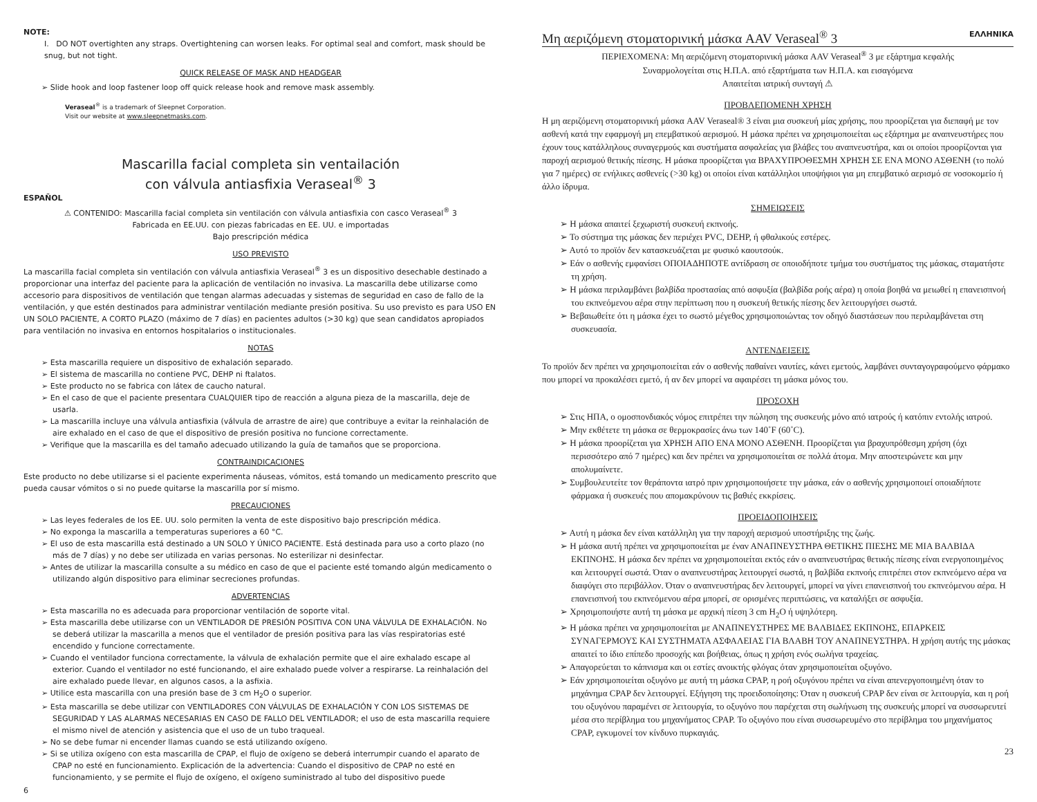NOTE:
I. DO NOT overtighten any straps. Overtightening can worsen leaks. For optimal seal and comfort, mask should be snug, but not tight.
QUICK RELEASE OF MASK AND HEADGEAR
➢ Slide hook and loop fastener loop off quick release hook and remove mask assembly.
Veraseal<sup>®</sup> is a trademark of Sleepnet Corporation.
Visit our website at www.sleepnetmasks.com.
Mascarilla facial completa sin ventailación
con válvula antiasfixia Veraseal<sup>®</sup> 3
ESPAÑOL
⚠ CONTENIDO: Mascarilla facial completa sin ventilación con válvula antiasfixia con casco Veraseal<sup>®</sup> 3
Fabricada en EE.UU. con piezas fabricadas en EE. UU. e importadas
Bajo prescripción médica
USO PREVISTO
La mascarilla facial completa sin ventilación con válvula antiasfixia Veraseal<sup>®</sup> 3 es un dispositivo desechable destinado a proporcionar una interfaz del paciente para la aplicación de ventilación no invasiva. La mascarilla debe utilizarse como accesorio para dispositivos de ventilación que tengan alarmas adecuadas y sistemas de seguridad en caso de fallo de la ventilación, y que estén destinados para administrar ventilación mediante presión positiva. Su uso previsto es para USO EN UN SOLO PACIENTE, A CORTO PLAZO (máximo de 7 días) en pacientes adultos (>30 kg) que sean candidatos apropiados para ventilación no invasiva en entornos hospitalarios o institucionales.
NOTAS
➢ Esta mascarilla requiere un dispositivo de exhalación separado.
➢ El sistema de mascarilla no contiene PVC, DEHP ni ftalatos.
➢ Este producto no se fabrica con látex de caucho natural.
➢ En el caso de que el paciente presentara CUALQUIER tipo de reacción a alguna pieza de la mascarilla, deje de usarla.
➢ La mascarilla incluye una válvula antiasfixia (válvula de arrastre de aire) que contribuye a evitar la reinhalación de aire exhalado en el caso de que el dispositivo de presión positiva no funcione correctamente.
➢ Verifique que la mascarilla es del tamaño adecuado utilizando la guía de tamaños que se proporciona.
CONTRAINDICACIONES
Este producto no debe utilizarse si el paciente experimenta náuseas, vómitos, está tomando un medicamento prescrito que pueda causar vómitos o si no puede quitarse la mascarilla por sí mismo.
PRECAUCIONES
➢ Las leyes federales de los EE. UU. solo permiten la venta de este dispositivo bajo prescripción médica.
➢ No exponga la mascarilla a temperaturas superiores a 60 °C.
➢ El uso de esta mascarilla está destinado a UN SOLO Y ÚNICO PACIENTE. Está destinada para uso a corto plazo (no más de 7 días) y no debe ser utilizada en varias personas. No esterilizar ni desinfectar.
➢ Antes de utilizar la mascarilla consulte a su médico en caso de que el paciente esté tomando algún medicamento o utilizando algún dispositivo para eliminar secreciones profundas.
ADVERTENCIAS
➢ Esta mascarilla no es adecuada para proporcionar ventilación de soporte vital.
➢ Esta mascarilla debe utilizarse con un VENTILADOR DE PRESIÓN POSITIVA CON UNA VÁLVULA DE EXHALACIÓN. No se deberá utilizar la mascarilla a menos que el ventilador de presión positiva para las vías respiratorias esté encendido y funcione correctamente.
➢ Cuando el ventilador funciona correctamente, la válvula de exhalación permite que el aire exhalado escape al exterior. Cuando el ventilador no esté funcionando, el aire exhalado puede volver a respirarse. La reinhalación del aire exhalado puede llevar, en algunos casos, a la asfixia.
➢ Utilice esta mascarilla con una presión base de 3 cm H<sub>2</sub>O o superior.
➢ Esta mascarilla se debe utilizar con VENTILADORES CON VÁLVULAS DE EXHALACIÓN Y CON LOS SISTEMAS DE SEGURIDAD Y LAS ALARMAS NECESARIAS EN CASO DE FALLO DEL VENTILADOR; el uso de esta mascarilla requiere el mismo nivel de atención y asistencia que el uso de un tubo traqueal.
➢ No se debe fumar ni encender llamas cuando se está utilizando oxígeno.
➢ Si se utiliza oxígeno con esta mascarilla de CPAP, el flujo de oxígeno se deberá interrumpir cuando el aparato de CPAP no esté en funcionamiento. Explicación de la advertencia: Cuando el dispositivo de CPAP no esté en funcionamiento, y se permite el flujo de oxígeno, el oxígeno suministrado al tubo del dispositivo puede
6
Μη αεριζόμενη στοματορινική μάσκα AAV Veraseal<sup>®</sup> 3 ΕΛΛΗΝΙΚΑ
ΠΕΡΙΕΧΟΜΕΝΑ: Μη αεριζόμενη στοματορινική μάσκα AAV Veraseal<sup>®</sup> 3 με εξάρτημα κεφαλής
Συναρμολογείται στις Η.Π.Α. από εξαρτήματα των Η.Π.Α. και εισαγόμενα
Απαιτείται ιατρική συνταγή ⚠
ΠΡΟΒΛΕΠΟΜΕΝΗ ΧΡΗΣΗ
Η μη αεριζόμενη στοματορινική μάσκα AAV Veraseal® 3 είναι μια συσκευή μίας χρήσης, που προορίζεται για διεπαφή με τον ασθενή κατά την εφαρμογή μη επεμβατικού αερισμού. Η μάσκα πρέπει να χρησιμοποιείται ως εξάρτημα με αναπνευστήρες που έχουν τους κατάλληλους συναγερμούς και συστήματα ασφαλείας για βλάβες του αναπνευστήρα, και οι οποίοι προορίζονται για παροχή αερισμού θετικής πίεσης. Η μάσκα προορίζεται για ΒΡΑΧΥΠΡΟΘΕΣΜΗ ΧΡΗΣΗ ΣΕ ΕΝΑ ΜΟΝΟ ΑΣΘΕΝΗ (το πολύ για 7 ημέρες) σε ενήλικες ασθενείς (>30 kg) οι οποίοι είναι κατάλληλοι υποψήφιοι για μη επεμβατικό αερισμό σε νοσοκομείο ή άλλο ίδρυμα.
ΣΗΜΕΙΩΣΕΙΣ
➢ Η μάσκα απαιτεί ξεχωριστή συσκευή εκπνοής.
➢ Το σύστημα της μάσκας δεν περιέχει PVC, DEHP, ή φθαλικούς εστέρες.
➢ Αυτό το προϊόν δεν κατασκευάζεται με φυσικό καουτσούκ.
➢ Εάν ο ασθενής εμφανίσει ΟΠΟΙΑΔΗΠΟΤΕ αντίδραση σε οποιοδήποτε τμήμα του συστήματος της μάσκας, σταματήστε τη χρήση.
➢ Η μάσκα περιλαμβάνει βαλβίδα προστασίας από ασφυξία (βαλβίδα ροής αέρα) η οποία βοηθά να μειωθεί η επανεισπνοή του εκπνεόμενου αέρα στην περίπτωση που η συσκευή θετικής πίεσης δεν λειτουργήσει σωστά.
➢ Βεβαιωθείτε ότι η μάσκα έχει το σωστό μέγεθος χρησιμοποιώντας τον οδηγό διαστάσεων που περιλαμβάνεται στη συσκευασία.
ΑΝΤΕΝΔΕΙΞΕΙΣ
Το προϊόν δεν πρέπει να χρησιμοποιείται εάν ο ασθενής παθαίνει ναυτίες, κάνει εμετούς, λαμβάνει συνταγογραφούμενο φάρμακο που μπορεί να προκαλέσει εμετό, ή αν δεν μπορεί να αφαιρέσει τη μάσκα μόνος του.
ΠΡΟΣΟΧΗ
➢ Στις ΗΠΑ, ο ομοσπονδιακός νόμος επιτρέπει την πώληση της συσκευής μόνο από ιατρούς ή κατόπιν εντολής ιατρού.
➢ Μην εκθέτετε τη μάσκα σε θερμοκρασίες άνω των 140˚F (60˚C).
➢ Η μάσκα προορίζεται για ΧΡΗΣΗ ΑΠΟ ΕΝΑ ΜΟΝΟ ΑΣΘΕΝΗ. Προορίζεται για βραχυπρόθεσμη χρήση (όχι περισσότερο από 7 ημέρες) και δεν πρέπει να χρησιμοποιείται σε πολλά άτομα. Μην αποστειρώνετε και μην απολυμαίνετε.
➢ Συμβουλευτείτε τον θεράποντα ιατρό πριν χρησιμοποιήσετε την μάσκα, εάν ο ασθενής χρησιμοποιεί οποιαδήποτε φάρμακα ή συσκευές που απομακρύνουν τις βαθιές εκκρίσεις.
ΠΡΟΕΙΔΟΠΟΙΗΣΕΙΣ
➢ Αυτή η μάσκα δεν είναι κατάλληλη για την παροχή αερισμού υποστήριξης της ζωής.
➢ Η μάσκα αυτή πρέπει να χρησιμοποιείται με έναν ΑΝΑΠΝΕΥΣΤΗΡΑ ΘΕΤΙΚΗΣ ΠΙΕΣΗΣ ΜΕ ΜΙΑ ΒΑΛΒΙΔΑ ΕΚΠΝΟΗΣ. Η μάσκα δεν πρέπει να χρησιμοποιείται εκτός εάν ο αναπνευστήρας θετικής πίεσης είναι ενεργοποιημένος και λειτουργεί σωστά. Όταν ο αναπνευστήρας λειτουργεί σωστά, η βαλβίδα εκπνοής επιτρέπει στον εκπνεόμενο αέρα να διαφύγει στο περιβάλλον. Όταν ο αναπνευστήρας δεν λειτουργεί, μπορεί να γίνει επανεισπνοή του εκπνεόμενου αέρα. Η επανεισπνοή του εκπνεόμενου αέρα μπορεί, σε ορισμένες περιπτώσεις, να καταλήξει σε ασφυξία.
➢ Χρησιμοποιήστε αυτή τη μάσκα με αρχική πίεση 3 cm H<sub>2</sub>O ή υψηλότερη.
➢ Η μάσκα πρέπει να χρησιμοποιείται με ΑΝΑΠΝΕΥΣΤΗΡΕΣ ΜΕ ΒΑΛΒΙΔΕΣ ΕΚΠΝΟΗΣ, ΕΠΑΡΚΕΙΣ ΣΥΝΑΓΕΡΜΟΥΣ ΚΑΙ ΣΥΣΤΗΜΑΤΑ ΑΣΦΑΛΕΙΑΣ ΓΙΑ ΒΛΑΒΗ ΤΟΥ ΑΝΑΠΝΕΥΣΤΗΡΑ. Η χρήση αυτής της μάσκας απαιτεί το ίδιο επίπεδο προσοχής και βοήθειας, όπως η χρήση ενός σωλήνα τραχείας.
➢ Απαγορεύεται το κάπνισμα και οι εστίες ανοικτής φλόγας όταν χρησιμοποιείται οξυγόνο.
➢ Εάν χρησιμοποιείται οξυγόνο με αυτή τη μάσκα CPAP, η ροή οξυγόνου πρέπει να είναι απενεργοποιημένη όταν το μηχάνημα CPAP δεν λειτουργεί. Εξήγηση της προειδοποίησης: Όταν η συσκευή CPAP δεν είναι σε λειτουργία, και η ροή του οξυγόνου παραμένει σε λειτουργία, το οξυγόνο που παρέχεται στη σωλήνωση της συσκευής μπορεί να συσσωρευτεί μέσα στο περίβλημα του μηχανήματος CPAP. Το οξυγόνο που είναι συσσωρευμένο στο περίβλημα του μηχανήματος CPAP, εγκυμονεί τον κίνδυνο πυρκαγιάς.
23